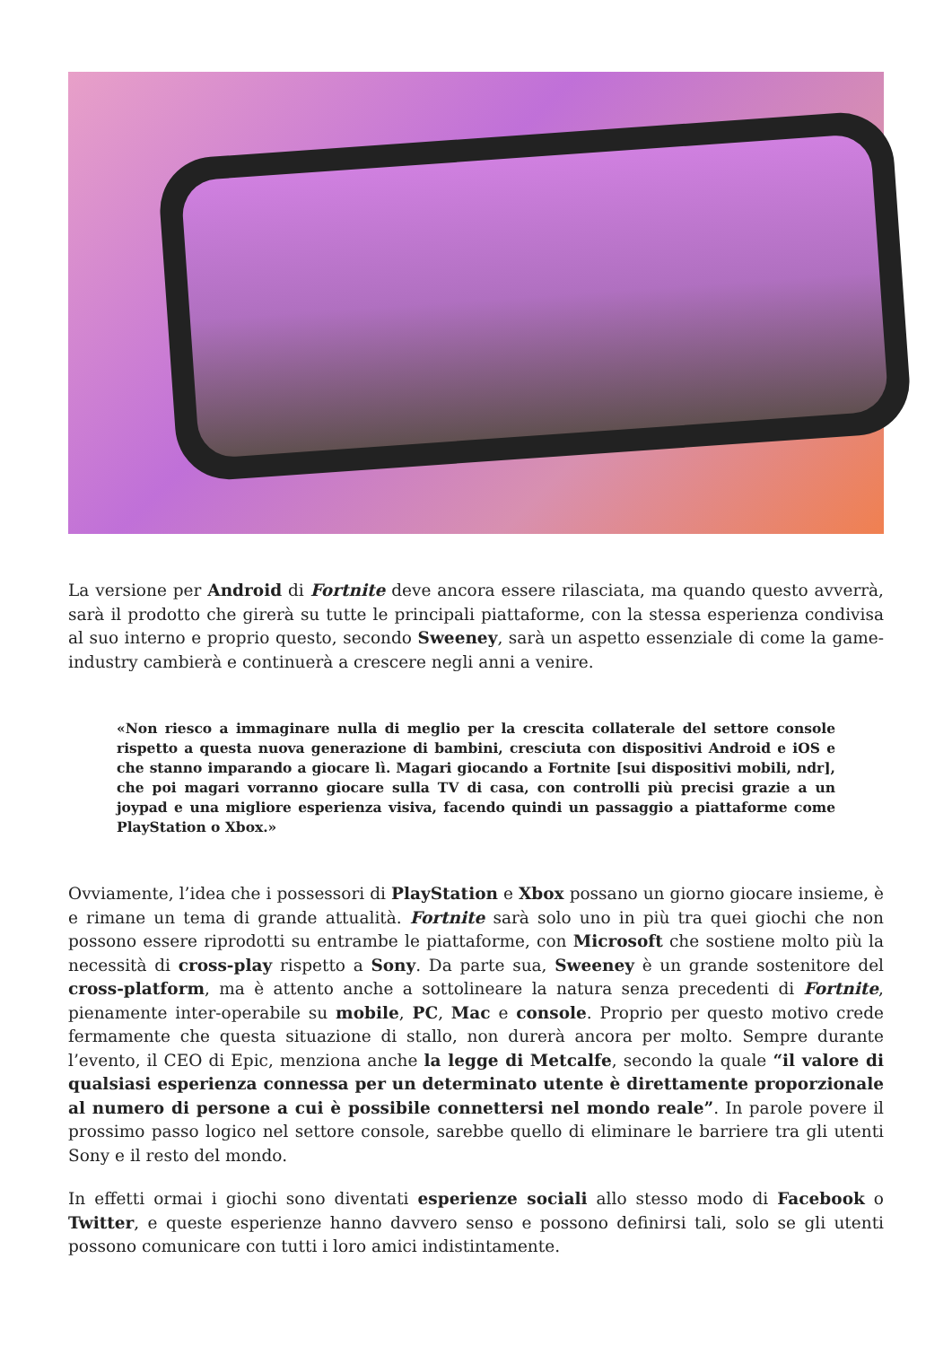La versione per Android di Fortnite deve ancora essere rilasciata, ma quando questo avverrà, sarà il prodotto che girerà su tutte le principali piattaforme, con la stessa esperienza condivisa al suo interno e proprio questo, secondo Sweeney, sarà un aspetto essenziale di come la game-industry cambierà e continuerà a crescere negli anni a venire.
«Non riesco a immaginare nulla di meglio per la crescita collaterale del settore console rispetto a questa nuova generazione di bambini, cresciuta con dispositivi Android e iOS e che stanno imparando a giocare lì. Magari giocando a Fortnite [sui dispositivi mobili, ndr], che poi magari vorranno giocare sulla TV di casa, con controlli più precisi grazie a un joypad e una migliore esperienza visiva, facendo quindi un passaggio a piattaforme come PlayStation o Xbox.»
Ovviamente, l’idea che i possessori di PlayStation e Xbox possano un giorno giocare insieme, è e rimane un tema di grande attualità. Fortnite sarà solo uno in più tra quei giochi che non possono essere riprodotti su entrambe le piattaforme, con Microsoft che sostiene molto più la necessità di cross-play rispetto a Sony. Da parte sua, Sweeney è un grande sostenitore del cross-platform, ma è attento anche a sottolineare la natura senza precedenti di Fortnite, pienamente inter-operabile su mobile, PC, Mac e console. Proprio per questo motivo crede fermamente che questa situazione di stallo, non durerà ancora per molto. Sempre durante l’evento, il CEO di Epic, menziona anche la legge di Metcalfe, secondo la quale “il valore di qualsiasi esperienza connessa per un determinato utente è direttamente proporzionale al numero di persone a cui è possibile connettersi nel mondo reale”. In parole povere il prossimo passo logico nel settore console, sarebbe quello di eliminare le barriere tra gli utenti Sony e il resto del mondo.
In effetti ormai i giochi sono diventati esperienze sociali allo stesso modo di Facebook o Twitter, e queste esperienze hanno davvero senso e possono definirsi tali, solo se gli utenti possono comunicare con tutti i loro amici indistintamente.